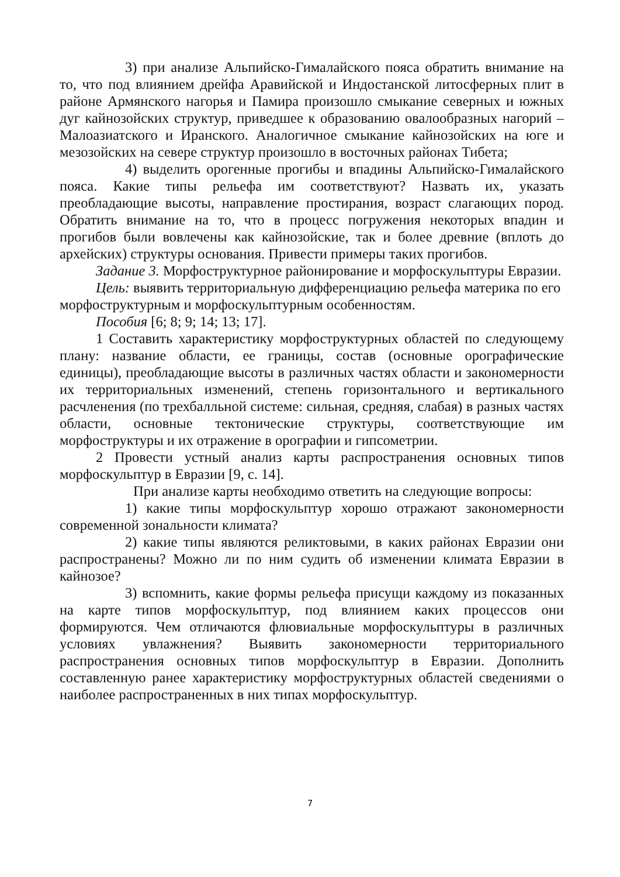3) при анализе Альпийско-Гималайского пояса обратить внимание на то, что под влиянием дрейфа Аравийской и Индостанской литосферных плит в районе Армянского нагорья и Памира произошло смыкание северных и южных дуг кайнозойских структур, приведшее к образованию овалообразных нагорий – Малоазиатского и Иранского. Аналогичное смыкание кайнозойских на юге и мезозойских на севере структур произошло в восточных районах Тибета;
4) выделить орогенные прогибы и впадины Альпийско-Гималайского пояса. Какие типы рельефа им соответствуют? Назвать их, указать преобладающие высоты, направление простирания, возраст слагающих пород. Обратить внимание на то, что в процесс погружения некоторых впадин и прогибов были вовлечены как кайнозойские, так и более древние (вплоть до архейских) структуры основания. Привести примеры таких прогибов.
Задание 3. Морфоструктурное районирование и морфоскульптуры Евразии.
Цель: выявить территориальную дифференциацию рельефа материка по его морфоструктурным и морфоскульптурным особенностям.
Пособия [6; 8; 9; 14; 13; 17].
1 Составить характеристику морфоструктурных областей по следующему плану: название области, ее границы, состав (основные орографические единицы), преобладающие высоты в различных частях области и закономерности их территориальных изменений, степень горизонтального и вертикального расчленения (по трехбалльной системе: сильная, средняя, слабая) в разных частях области, основные тектонические структуры, соответствующие им морфоструктуры и их отражение в орографии и гипсометрии.
2 Провести устный анализ карты распространения основных типов морфоскульптур в Евразии [9, с. 14].
При анализе карты необходимо ответить на следующие вопросы:
1) какие типы морфоскульптур хорошо отражают закономерности современной зональности климата?
2) какие типы являются реликтовыми, в каких районах Евразии они распространены? Можно ли по ним судить об изменении климата Евразии в кайнозое?
3) вспомнить, какие формы рельефа присущи каждому из показанных на карте типов морфоскульптур, под влиянием каких процессов они формируются. Чем отличаются флювиальные морфоскульптуры в различных условиях увлажнения? Выявить закономерности территориального распространения основных типов морфоскульптур в Евразии. Дополнить составленную ранее характеристику морфоструктурных областей сведениями о наиболее распространенных в них типах морфоскульптур.
7